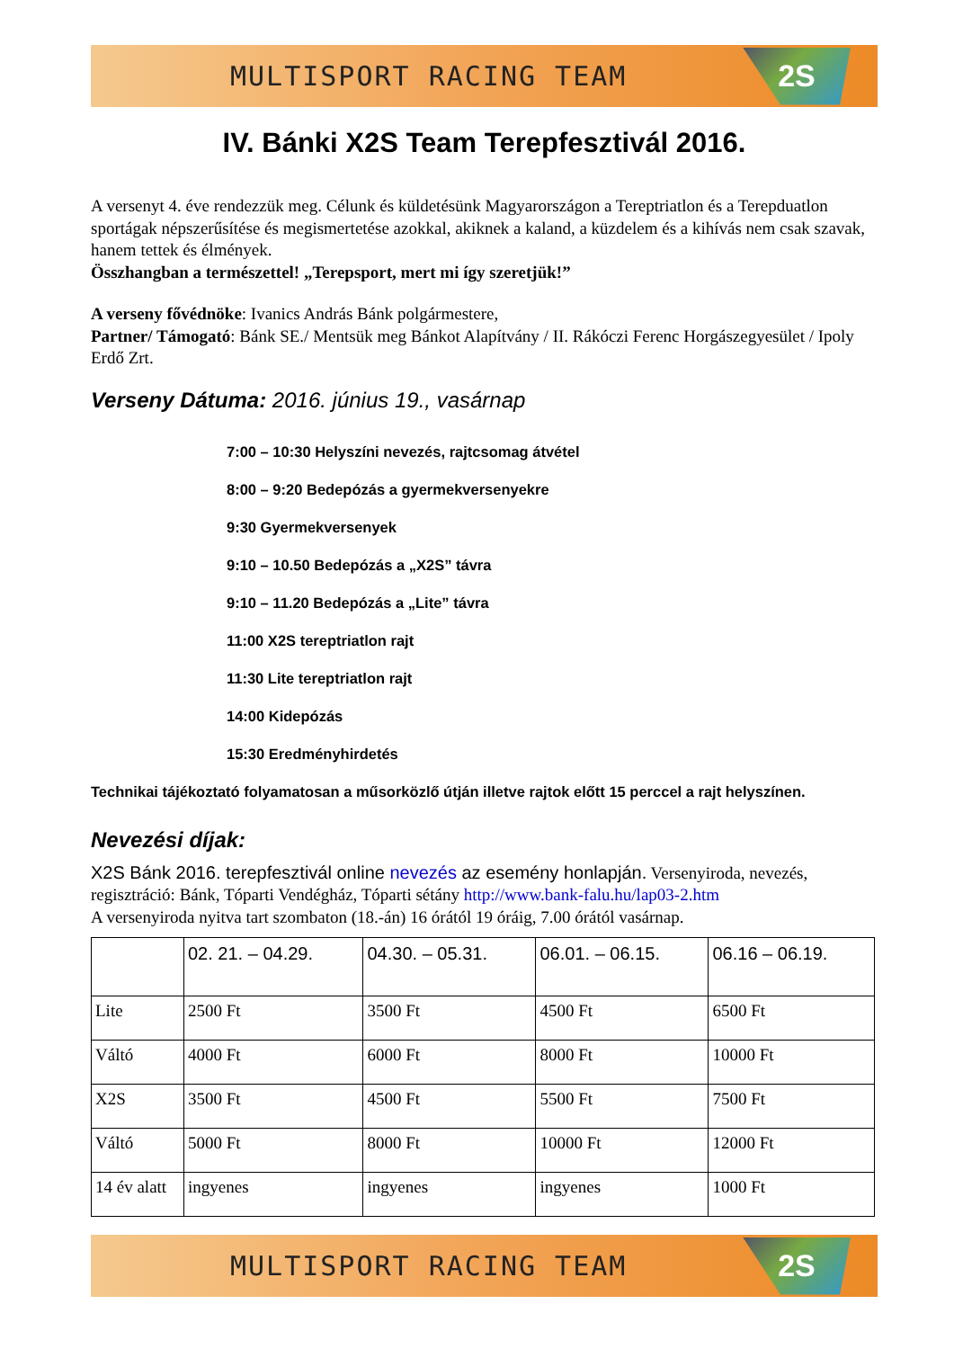MULTISPORT RACING TEAM
2S
IV. Bánki X2S Team Terepfesztivál 2016.
A versenyt 4. éve rendezzük meg. Célunk és küldetésünk Magyarországon a Tereptriatlon és a Terepduatlon sportágak népszerűsítése és megismertetése azokkal, akiknek a kaland, a küzdelem és a kihívás nem csak szavak, hanem tettek és élmények.
Összhangban a természettel! „Terepsport, mert mi így szeretjük!”
A verseny fővédnöke: Ivanics András Bánk polgármestere,
Partner/ Támogató: Bánk SE./ Mentsük meg Bánkot Alapítvány / II. Rákóczi Ferenc Horgászegyesület / Ipoly Erdő Zrt.
Verseny Dátuma: 2016. június 19., vasárnap
7:00 – 10:30 Helyszíni nevezés, rajtcsomag átvétel
8:00 – 9:20 Bedepózás a gyermekversenyekre
9:30 Gyermekversenyek
9:10 – 10.50 Bedepózás a „X2S” távra
9:10 – 11.20 Bedepózás a „Lite” távra
11:00 X2S tereptriatlon rajt
11:30 Lite tereptriatlon rajt
14:00 Kidepózás
15:30 Eredményhirdetés
Technikai tájékoztató folyamatosan a műsorközlő útján illetve rajtok előtt 15 perccel a rajt helyszínen.
Nevezési díjak:
X2S Bánk 2016. terepfesztivál online nevezés az esemény honlapján. Versenyiroda, nevezés, regisztráció: Bánk, Tóparti Vendégház, Tóparti sétány http://www.bank-falu.hu/lap03-2.htm
A versenyiroda nyitva tart szombaton (18.-án) 16 órától 19 óráig, 7.00 órától vasárnap.
| | 02. 21. – 04.29. | 04.30. – 05.31. | 06.01. – 06.15. | 06.16 – 06.19. |
| --- | --- | --- | --- | --- |
| Lite | 2500 Ft | 3500 Ft | 4500 Ft | 6500 Ft |
| Váltó | 4000 Ft | 6000 Ft | 8000 Ft | 10000 Ft |
| X2S | 3500 Ft | 4500 Ft | 5500 Ft | 7500 Ft |
| Váltó | 5000 Ft | 8000 Ft | 10000 Ft | 12000 Ft |
| 14 év alatt | ingyenes | ingyenes | ingyenes | 1000 Ft |
MULTISPORT RACING TEAM
2S